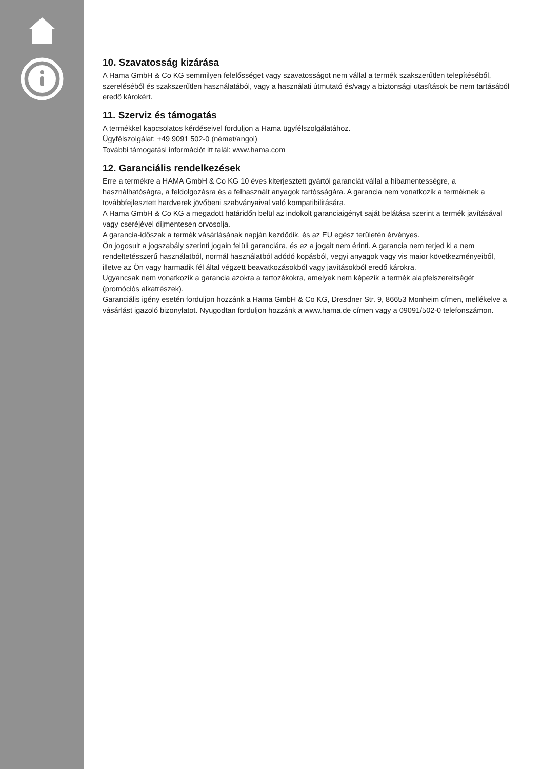10. Szavatosság kizárása
A Hama GmbH & Co KG semmilyen felelősséget vagy szavatosságot nem vállal a termék szakszerűtlen telepítéséből, szereléséből és szakszerűtlen használatából, vagy a használati útmutató és/vagy a biztonsági utasítások be nem tartásából eredő károkért.
11. Szerviz és támogatás
A termékkel kapcsolatos kérdéseivel forduljon a Hama ügyfélszolgálatához.
Ügyfélszolgálat: +49 9091 502-0 (német/angol)
További támogatási információt itt talál: www.hama.com
12. Garanciális rendelkezések
Erre a termékre a HAMA GmbH & Co KG 10 éves kiterjesztett gyártói garanciát vállal a hibamentességre, a használhatóságra, a feldolgozásra és a felhasznált anyagok tartósságára. A garancia nem vonatkozik a terméknek a továbbfejlesztett hardverek jövőbeni szabványaival való kompatibilitására.
A Hama GmbH & Co KG a megadott határidőn belül az indokolt garanciaigényt saját belátása szerint a termék javításával vagy cseréjével díjmentesen orvosolja.
A garancia-időszak a termék vásárlásának napján kezdődik, és az EU egész területén érvényes.
Ön jogosult a jogszabály szerinti jogain felüli garanciára, és ez a jogait nem érinti. A garancia nem terjed ki a nem rendeltetésszerű használatból, normál használatból adódó kopásból, vegyi anyagok vagy vis maior következményeiből, illetve az Ön vagy harmadik fél által végzett beavatkozásokból vagy javításokból eredő károkra.
Ugyancsak nem vonatkozik a garancia azokra a tartozékokra, amelyek nem képezik a termék alapfelszereltségét (promóciós alkatrészek).
Garanciális igény esetén forduljon hozzánk a Hama GmbH & Co KG, Dresdner Str. 9, 86653 Monheim címen, mellékelve a vásárlást igazoló bizonylatot. Nyugodtan forduljon hozzánk a www.hama.de címen vagy a 09091/502-0 telefonszámon.